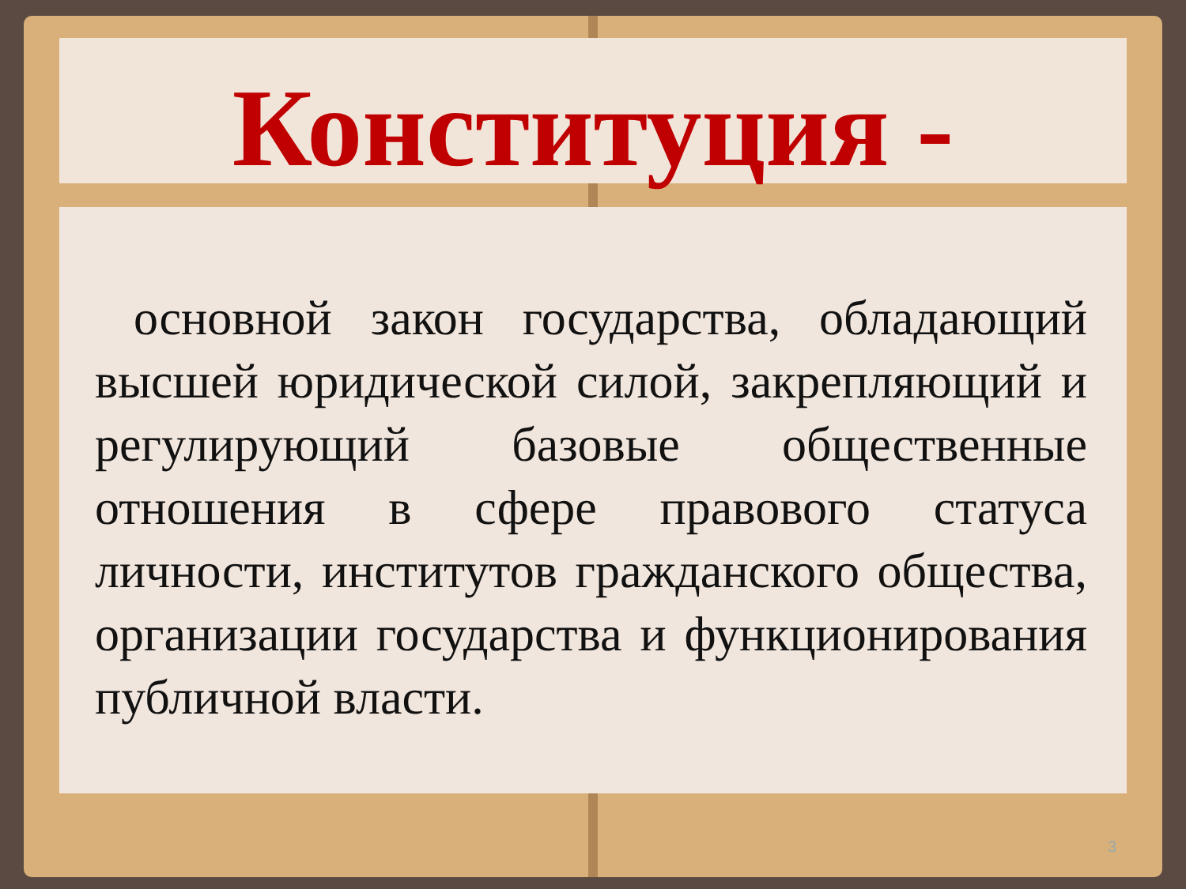Конституция -
основной закон государства, обладающий высшей юридической силой, закрепляющий и регулирующий базовые общественные отношения в сфере правового статуса личности, институтов гражданского общества, организации государства и функционирования публичной власти.
3